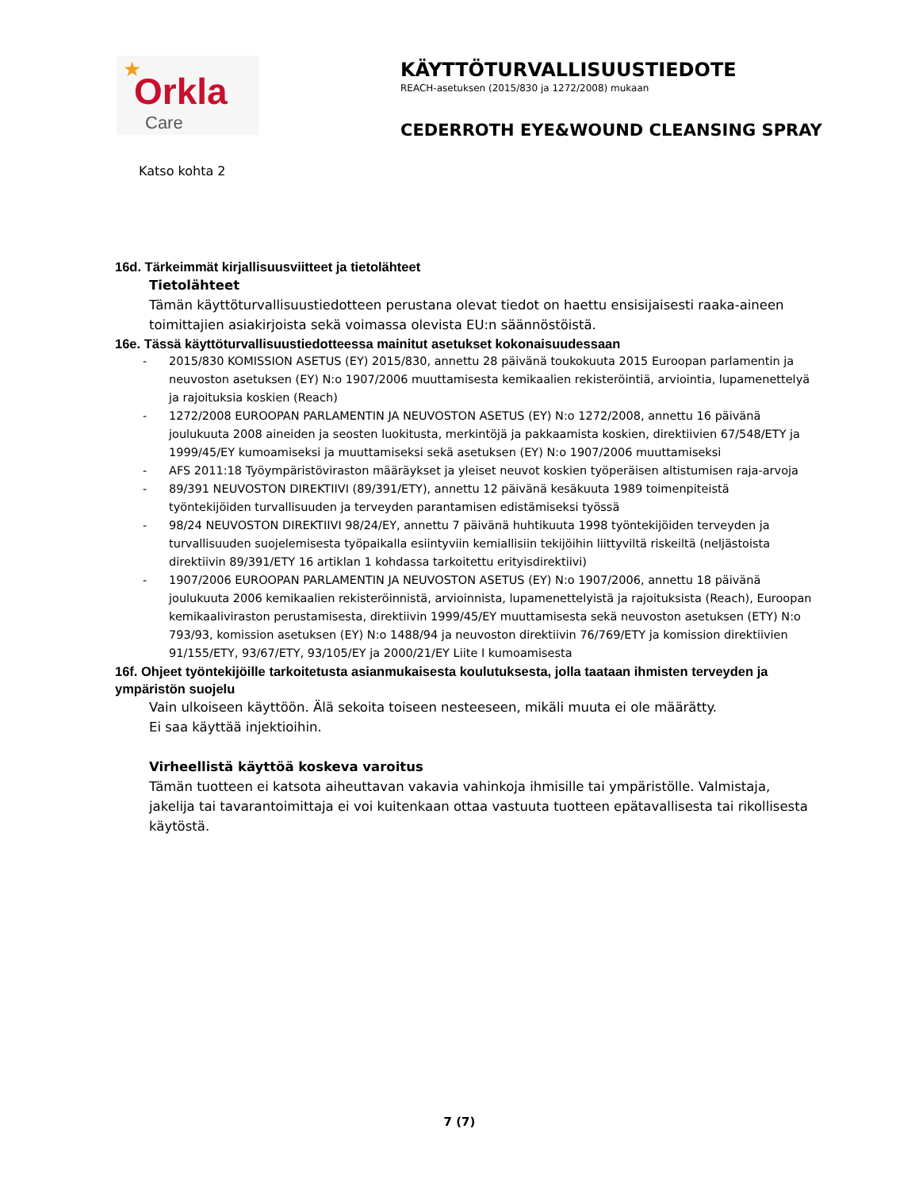★
Orkla
Care
KÄYTTÖTURVALLISUUSTIEDOTE
REACH-asetuksen (2015/830 ja 1272/2008) mukaan
CEDERROTH EYE&WOUND CLEANSING SPRAY
Katso kohta 2
16d. Tärkeimmät kirjallisuusviitteet ja tietolähteet
Tietolähteet
Tämän käyttöturvallisuustiedotteen perustana olevat tiedot on haettu ensisijaisesti raaka-aineen toimittajien asiakirjoista sekä voimassa olevista EU:n säännöstöistä.
16e. Tässä käyttöturvallisuustiedotteessa mainitut asetukset kokonaisuudessaan
- 2015/830 KOMISSION ASETUS (EY) 2015/830, annettu 28 päivänä toukokuuta 2015 Euroopan parlamentin ja neuvoston asetuksen (EY) N:o 1907/2006 muuttamisesta kemikaalien rekisteröintiä, arviointia, lupamenettelyä ja rajoituksia koskien (Reach)
- 1272/2008 EUROOPAN PARLAMENTIN JA NEUVOSTON ASETUS (EY) N:o 1272/2008, annettu 16 päivänä joulukuuta 2008 aineiden ja seosten luokitusta, merkintöjä ja pakkaamista koskien, direktiivien 67/548/ETY ja 1999/45/EY kumoamiseksi ja muuttamiseksi sekä asetuksen (EY) N:o 1907/2006 muuttamiseksi
- AFS 2011:18 Työympäristöviraston määräykset ja yleiset neuvot koskien työperäisen altistumisen raja-arvoja
- 89/391 NEUVOSTON DIREKTIIVI (89/391/ETY), annettu 12 päivänä kesäkuuta 1989 toimenpiteistä työntekijöiden turvallisuuden ja terveyden parantamisen edistämiseksi työssä
- 98/24 NEUVOSTON DIREKTIIVI 98/24/EY, annettu 7 päivänä huhtikuuta 1998 työntekijöiden terveyden ja turvallisuuden suojelemisesta työpaikalla esiintyviin kemiallisiin tekijöihin liittyviltä riskeiltä (neljästoista direktiivin 89/391/ETY 16 artiklan 1 kohdassa tarkoitettu erityisdirektiivi)
- 1907/2006 EUROOPAN PARLAMENTIN JA NEUVOSTON ASETUS (EY) N:o 1907/2006, annettu 18 päivänä joulukuuta 2006 kemikaalien rekisteröinnistä, arvioinnista, lupamenettelyistä ja rajoituksista (Reach), Euroopan kemikaaliviraston perustamisesta, direktiivin 1999/45/EY muuttamisesta sekä neuvoston asetuksen (ETY) N:o 793/93, komission asetuksen (EY) N:o 1488/94 ja neuvoston direktiivin 76/769/ETY ja komission direktiivien 91/155/ETY, 93/67/ETY, 93/105/EY ja 2000/21/EY Liite I kumoamisesta
16f. Ohjeet työntekijöille tarkoitetusta asianmukaisesta koulutuksesta, jolla taataan ihmisten terveyden ja ympäristön suojelu
Vain ulkoiseen käyttöön. Älä sekoita toiseen nesteeseen, mikäli muuta ei ole määrätty.
Ei saa käyttää injektioihin.
Virheellistä käyttöä koskeva varoitus
Tämän tuotteen ei katsota aiheuttavan vakavia vahinkoja ihmisille tai ympäristölle. Valmistaja, jakelija tai tavarantoimittaja ei voi kuitenkaan ottaa vastuuta tuotteen epätavallisesta tai rikollisesta käytöstä.
7 (7)